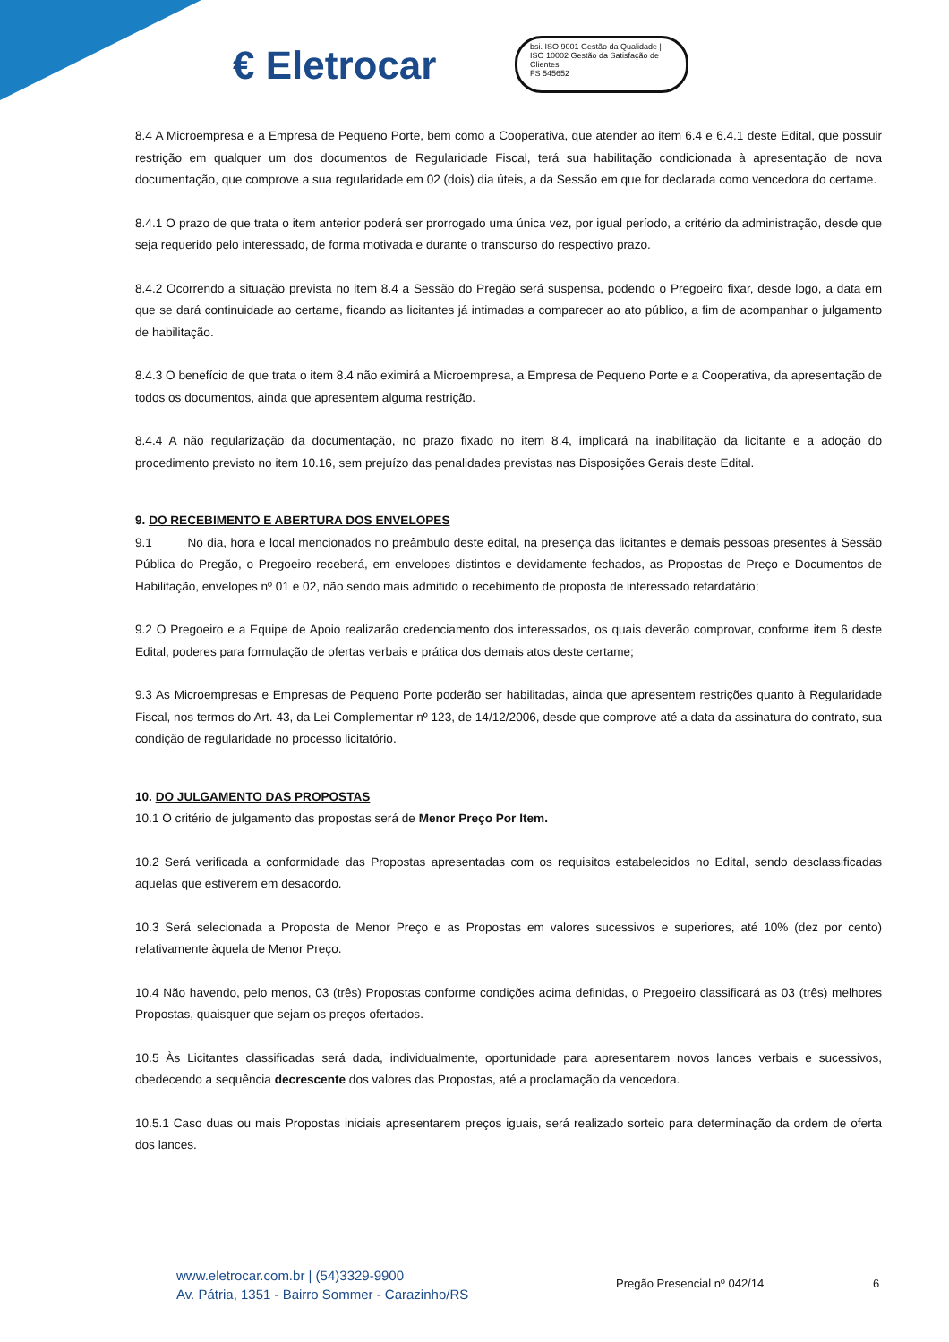€ Eletrocar
bsi. ISO 9001 Gestão da Qualidade | ISO 10002 Gestão da Satisfação de Clientes
FS 545652
8.4 A Microempresa e a Empresa de Pequeno Porte, bem como a Cooperativa, que atender ao item 6.4 e 6.4.1 deste Edital, que possuir restrição em qualquer um dos documentos de Regularidade Fiscal, terá sua habilitação condicionada à apresentação de nova documentação, que comprove a sua regularidade em 02 (dois) dia úteis, a da Sessão em que for declarada como vencedora do certame.
8.4.1 O prazo de que trata o item anterior poderá ser prorrogado uma única vez, por igual período, a critério da administração, desde que seja requerido pelo interessado, de forma motivada e durante o transcurso do respectivo prazo.
8.4.2 Ocorrendo a situação prevista no item 8.4 a Sessão do Pregão será suspensa, podendo o Pregoeiro fixar, desde logo, a data em que se dará continuidade ao certame, ficando as licitantes já intimadas a comparecer ao ato público, a fim de acompanhar o julgamento de habilitação.
8.4.3 O benefício de que trata o item 8.4 não eximirá a Microempresa, a Empresa de Pequeno Porte e a Cooperativa, da apresentação de todos os documentos, ainda que apresentem alguma restrição.
8.4.4 A não regularização da documentação, no prazo fixado no item 8.4, implicará na inabilitação da licitante e a adoção do procedimento previsto no item 10.16, sem prejuízo das penalidades previstas nas Disposições Gerais deste Edital.
9. DO RECEBIMENTO E ABERTURA DOS ENVELOPES
9.1 No dia, hora e local mencionados no preâmbulo deste edital, na presença das licitantes e demais pessoas presentes à Sessão Pública do Pregão, o Pregoeiro receberá, em envelopes distintos e devidamente fechados, as Propostas de Preço e Documentos de Habilitação, envelopes nº 01 e 02, não sendo mais admitido o recebimento de proposta de interessado retardatário;
9.2 O Pregoeiro e a Equipe de Apoio realizarão credenciamento dos interessados, os quais deverão comprovar, conforme item 6 deste Edital, poderes para formulação de ofertas verbais e prática dos demais atos deste certame;
9.3 As Microempresas e Empresas de Pequeno Porte poderão ser habilitadas, ainda que apresentem restrições quanto à Regularidade Fiscal, nos termos do Art. 43, da Lei Complementar nº 123, de 14/12/2006, desde que comprove até a data da assinatura do contrato, sua condição de regularidade no processo licitatório.
10. DO JULGAMENTO DAS PROPOSTAS
10.1 O critério de julgamento das propostas será de Menor Preço Por Item.
10.2 Será verificada a conformidade das Propostas apresentadas com os requisitos estabelecidos no Edital, sendo desclassificadas aquelas que estiverem em desacordo.
10.3 Será selecionada a Proposta de Menor Preço e as Propostas em valores sucessivos e superiores, até 10% (dez por cento) relativamente àquela de Menor Preço.
10.4 Não havendo, pelo menos, 03 (três) Propostas conforme condições acima definidas, o Pregoeiro classificará as 03 (três) melhores Propostas, quaisquer que sejam os preços ofertados.
10.5 Às Licitantes classificadas será dada, individualmente, oportunidade para apresentarem novos lances verbais e sucessivos, obedecendo a sequência decrescente dos valores das Propostas, até a proclamação da vencedora.
10.5.1 Caso duas ou mais Propostas iniciais apresentarem preços iguais, será realizado sorteio para determinação da ordem de oferta dos lances.
www.eletrocar.com.br | (54)3329-9900
Av. Pátria, 1351 - Bairro Sommer - Carazinho/RS
Pregão Presencial nº 042/14 6